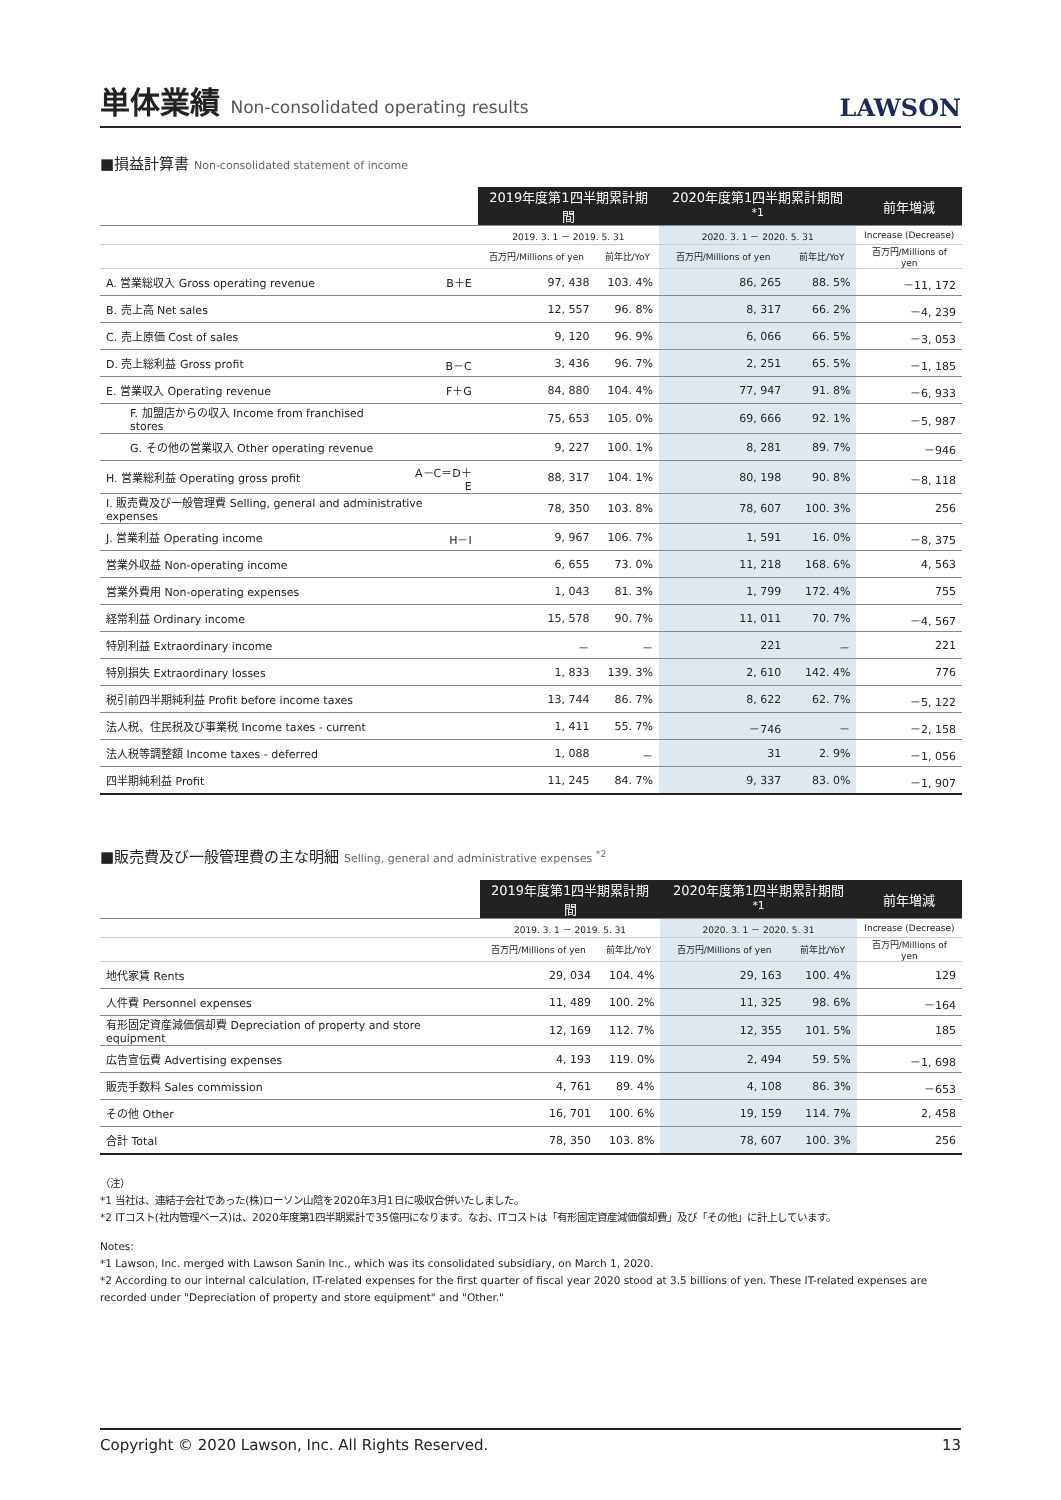単体業績 Non-consolidated operating results
LAWSON
■損益計算書 Non-consolidated statement of income
| | | 2019年度第1四半期累計期間 | | 2020年度第1四半期累計期間 <sup>*1</sup> | | 前年増減 |
| --- | --- | --- | --- | --- | --- | --- |
| | | 2019. 3. 1 － 2019. 5. 31 | | 2020. 3. 1 － 2020. 5. 31 | | Increase (Decrease) |
| | | 百万円/Millions of yen | 前年比/YoY | 百万円/Millions of yen | 前年比/YoY | 百万円/Millions of yen |
| A. 営業総収入 Gross operating revenue | B＋E | 97, 438 | 103. 4% | 86, 265 | 88. 5% | －11, 172 |
| B. 売上高 Net sales | | 12, 557 | 96. 8% | 8, 317 | 66. 2% | －4, 239 |
| C. 売上原価 Cost of sales | | 9, 120 | 96. 9% | 6, 066 | 66. 5% | －3, 053 |
| D. 売上総利益 Gross profit | B－C | 3, 436 | 96. 7% | 2, 251 | 65. 5% | －1, 185 |
| E. 営業収入 Operating revenue | F＋G | 84, 880 | 104. 4% | 77, 947 | 91. 8% | －6, 933 |
| F. 加盟店からの収入 Income from franchised stores | | 75, 653 | 105. 0% | 69, 666 | 92. 1% | －5, 987 |
| G. その他の営業収入 Other operating revenue | | 9, 227 | 100. 1% | 8, 281 | 89. 7% | －946 |
| H. 営業総利益 Operating gross profit | A－C＝D＋E | 88, 317 | 104. 1% | 80, 198 | 90. 8% | －8, 118 |
| I. 販売費及び一般管理費 Selling, general and administrative expenses | | 78, 350 | 103. 8% | 78, 607 | 100. 3% | 256 |
| J. 営業利益 Operating income | H－I | 9, 967 | 106. 7% | 1, 591 | 16. 0% | －8, 375 |
| 営業外収益 Non-operating income | | 6, 655 | 73. 0% | 11, 218 | 168. 6% | 4, 563 |
| 営業外費用 Non-operating expenses | | 1, 043 | 81. 3% | 1, 799 | 172. 4% | 755 |
| 経常利益 Ordinary income | | 15, 578 | 90. 7% | 11, 011 | 70. 7% | －4, 567 |
| 特別利益 Extraordinary income | | － | － | 221 | － | 221 |
| 特別損失 Extraordinary losses | | 1, 833 | 139. 3% | 2, 610 | 142. 4% | 776 |
| 税引前四半期純利益 Profit before income taxes | | 13, 744 | 86. 7% | 8, 622 | 62. 7% | －5, 122 |
| 法人税、住民税及び事業税 Income taxes - current | | 1, 411 | 55. 7% | －746 | － | －2, 158 |
| 法人税等調整額 Income taxes - deferred | | 1, 088 | － | 31 | 2. 9% | －1, 056 |
| 四半期純利益 Profit | | 11, 245 | 84. 7% | 9, 337 | 83. 0% | －1, 907 |
■販売費及び一般管理費の主な明細 Selling, general and administrative expenses <sup>*2</sup>
| | 2019年度第1四半期累計期間 | | 2020年度第1四半期累計期間 <sup>*1</sup> | | 前年増減 |
| --- | --- | --- | --- | --- | --- |
| | 2019. 3. 1 － 2019. 5. 31 | | 2020. 3. 1 － 2020. 5. 31 | | Increase (Decrease) |
| | 百万円/Millions of yen | 前年比/YoY | 百万円/Millions of yen | 前年比/YoY | 百万円/Millions of yen |
| 地代家賃 Rents | 29, 034 | 104. 4% | 29, 163 | 100. 4% | 129 |
| 人件費 Personnel expenses | 11, 489 | 100. 2% | 11, 325 | 98. 6% | －164 |
| 有形固定資産減価償却費 Depreciation of property and store equipment | 12, 169 | 112. 7% | 12, 355 | 101. 5% | 185 |
| 広告宣伝費 Advertising expenses | 4, 193 | 119. 0% | 2, 494 | 59. 5% | －1, 698 |
| 販売手数料 Sales commission | 4, 761 | 89. 4% | 4, 108 | 86. 3% | －653 |
| その他 Other | 16, 701 | 100. 6% | 19, 159 | 114. 7% | 2, 458 |
| 合計 Total | 78, 350 | 103. 8% | 78, 607 | 100. 3% | 256 |
（注）
*1 当社は、連結子会社であった(株)ローソン山陰を2020年3月1日に吸収合併いたしました。
*2 ITコスト(社内管理ベース)は、2020年度第1四半期累計で35億円になります。なお、ITコストは「有形固定資産減価償却費」及び「その他」に計上しています。
Notes:
*1 Lawson, Inc. merged with Lawson Sanin Inc., which was its consolidated subsidiary, on March 1, 2020.
*2 According to our internal calculation, IT-related expenses for the first quarter of fiscal year 2020 stood at 3.5 billions of yen. These IT-related expenses are recorded under "Depreciation of property and store equipment" and "Other."
Copyright © 2020 Lawson, Inc. All Rights Reserved. 13